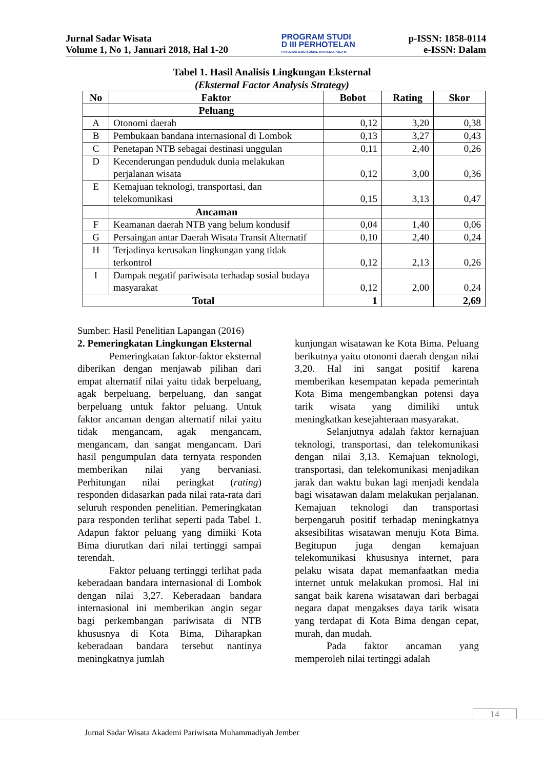Jurnal Sadar Wisata
Volume 1, No 1, Januari 2018, Hal 1-20
PROGRAM STUDI
D III PERHOTELAN
FAKULTAS ILMU SOSIAL DAN ILMU POLITIK
p-ISSN: 1858-0114
e-ISSN: Dalam
Tabel 1. Hasil Analisis Lingkungan Eksternal
(Eksternal Factor Analysis Strategy)
| No | Faktor | Bobot | Rating | Skor |
| --- | --- | --- | --- | --- |
| | Peluang | | | |
| A | Otonomi daerah | 0,12 | 3,20 | 0,38 |
| B | Pembukaan bandana internasional di Lombok | 0,13 | 3,27 | 0,43 |
| C | Penetapan NTB sebagai destinasi unggulan | 0,11 | 2,40 | 0,26 |
| D | Kecenderungan penduduk dunia melakukan perjalanan wisata | 0,12 | 3,00 | 0,36 |
| E | Kemajuan teknologi, transportasi, dan telekomunikasi | 0,15 | 3,13 | 0,47 |
| | Ancaman | | | |
| F | Keamanan daerah NTB yang belum kondusif | 0,04 | 1,40 | 0,06 |
| G | Persaingan antar Daerah Wisata Transit Alternatif | 0,10 | 2,40 | 0,24 |
| H | Terjadinya kerusakan lingkungan yang tidak terkontrol | 0,12 | 2,13 | 0,26 |
| I | Dampak negatif pariwisata terhadap sosial budaya masyarakat | 0,12 | 2,00 | 0,24 |
| Total | | 1 | | 2,69 |
Sumber: Hasil Penelitian Lapangan (2016)
2. Pemeringkatan Lingkungan Eksternal
Pemeringkatan faktor-faktor eksternal diberikan dengan menjawab pilihan dari empat alternatif nilai yaitu tidak berpeluang, agak berpeluang, berpeluang, dan sangat berpeluang untuk faktor peluang. Untuk faktor ancaman dengan alternatif nilai yaitu tidak mengancam, agak mengancam, mengancam, dan sangat mengancam. Dari hasil pengumpulan data ternyata responden memberikan nilai yang bervaniasi. Perhitungan nilai peringkat (rating) responden didasarkan pada nilai rata-rata dari seluruh responden penelitian. Pemeringkatan para responden terlihat seperti pada Tabel 1. Adapun faktor peluang yang dimiiki Kota Bima diurutkan dari nilai tertinggi sampai terendah.
Faktor peluang tertinggi terlihat pada keberadaan bandara internasional di Lombok dengan nilai 3,27. Keberadaan bandara internasional ini memberikan angin segar bagi perkembangan pariwisata di NTB khususnya di Kota Bima, Diharapkan keberadaan bandara tersebut nantinya meningkatnya jumlah
kunjungan wisatawan ke Kota Bima. Peluang berikutnya yaitu otonomi daerah dengan nilai 3,20. Hal ini sangat positif karena memberikan kesempatan kepada pemerintah Kota Bima mengembangkan potensi daya tarik wisata yang dimiliki untuk meningkatkan kesejahteraan masyarakat.
Selanjutnya adalah faktor kernajuan teknologi, transportasi, dan telekomunikasi dengan nilai 3,13. Kemajuan teknologi, transportasi, dan telekomunikasi menjadikan jarak dan waktu bukan lagi menjadi kendala bagi wisatawan dalam melakukan perjalanan. Kemajuan teknologi dan transportasi berpengaruh positif terhadap meningkatnya aksesibilitas wisatawan menuju Kota Bima. Begitupun juga dengan kemajuan telekomunikasi khususnya internet, para pelaku wisata dapat memanfaatkan media internet untuk melakukan promosi. Hal ini sangat baik karena wisatawan dari berbagai negara dapat mengakses daya tarik wisata yang terdapat di Kota Bima dengan cepat, murah, dan mudah.
Pada faktor ancaman yang memperoleh nilai tertinggi adalah
14
Jurnal Sadar Wisata Akademi Pariwisata Muhammadiyah Jember